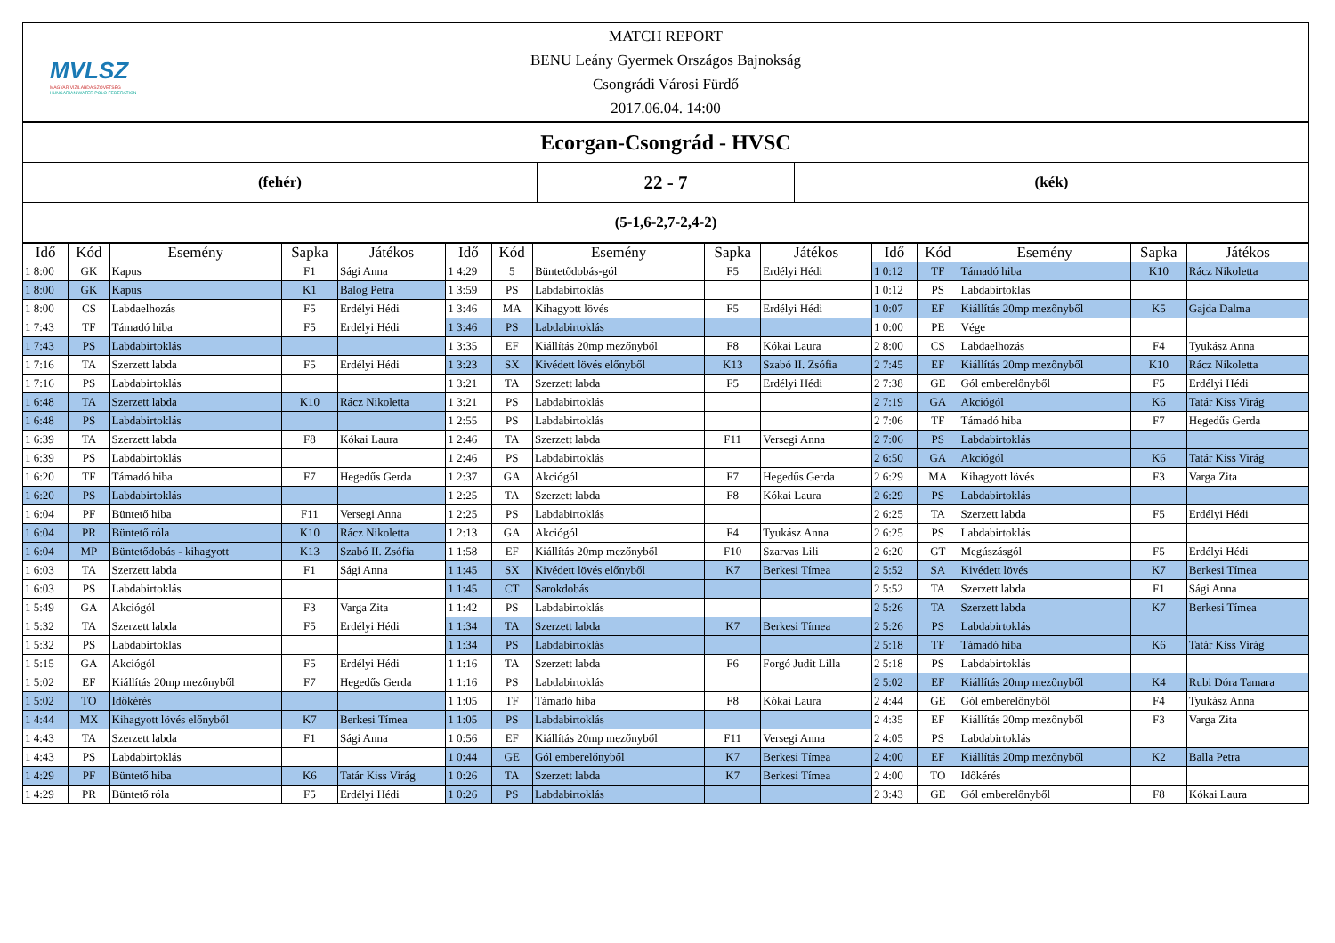| MVLSZ MAGYAR VÍZILABDA SZÖVETSÉG HUNGARIAN WATER POLO FEDERATION MATCH REPORT BENU Leány Gyermek Országos Bajnokság Csongrádi Városi Fürdő 2017.06.04. 14:00 | | |
| Ecorgan-Csongrád - HVSC | | |
| (fehér) | 22 - 7 | (kék) |
| (5-1,6-2,7-2,4-2) | | |
| Idő | Kód | Esemény | Sapka | Játékos | Idő | Kód | Esemény | Sapka | Játékos | Idő | Kód | Esemény | Sapka | Játékos |
| --- | --- | --- | --- | --- | --- | --- | --- | --- | --- | --- | --- | --- | --- | --- |
| 1 8:00 | GK | Kapus | F1 | Sági Anna | 1 4:29 | 5 | Büntetődobás-gól | F5 | Erdélyi Hédi | 1 0:12 | TF | Támadó hiba | K10 | Rácz Nikoletta |
| 1 8:00 | GK | Kapus | K1 | Balog Petra | 1 3:59 | PS | Labdabirtoklás | | | 1 0:12 | PS | Labdabirtoklás | | |
| 1 8:00 | CS | Labdaelhozás | F5 | Erdélyi Hédi | 1 3:46 | MA | Kihagyott lövés | F5 | Erdélyi Hédi | 1 0:07 | EF | Kiállítás 20mp mezőnyből | K5 | Gajda Dalma |
| 1 7:43 | TF | Támadó hiba | F5 | Erdélyi Hédi | 1 3:46 | PS | Labdabirtoklás | | | 1 0:00 | PE | Vége | | |
| 1 7:43 | PS | Labdabirtoklás | | | 1 3:35 | EF | Kiállítás 20mp mezőnyből | F8 | Kókai Laura | 2 8:00 | CS | Labdaelhozás | F4 | Tyukász Anna |
| 1 7:16 | TA | Szerzett labda | F5 | Erdélyi Hédi | 1 3:23 | SX | Kivédett lövés előnyből | K13 | Szabó II. Zsófia | 2 7:45 | EF | Kiállítás 20mp mezőnyből | K10 | Rácz Nikoletta |
| 1 7:16 | PS | Labdabirtoklás | | | 1 3:21 | TA | Szerzett labda | F5 | Erdélyi Hédi | 2 7:38 | GE | Gól emberelőnyből | F5 | Erdélyi Hédi |
| 1 6:48 | TA | Szerzett labda | K10 | Rácz Nikoletta | 1 3:21 | PS | Labdabirtoklás | | | 2 7:19 | GA | Akciógól | K6 | Tatár Kiss Virág |
| 1 6:48 | PS | Labdabirtoklás | | | 1 2:55 | PS | Labdabirtoklás | | | 2 7:06 | TF | Támadó hiba | F7 | Hegedűs Gerda |
| 1 6:39 | TA | Szerzett labda | F8 | Kókai Laura | 1 2:46 | TA | Szerzett labda | F11 | Versegi Anna | 2 7:06 | PS | Labdabirtoklás | | |
| 1 6:39 | PS | Labdabirtoklás | | | 1 2:46 | PS | Labdabirtoklás | | | 2 6:50 | GA | Akciógól | K6 | Tatár Kiss Virág |
| 1 6:20 | TF | Támadó hiba | F7 | Hegedűs Gerda | 1 2:37 | GA | Akciógól | F7 | Hegedűs Gerda | 2 6:29 | MA | Kihagyott lövés | F3 | Varga Zita |
| 1 6:20 | PS | Labdabirtoklás | | | 1 2:25 | TA | Szerzett labda | F8 | Kókai Laura | 2 6:29 | PS | Labdabirtoklás | | |
| 1 6:04 | PF | Büntető hiba | F11 | Versegi Anna | 1 2:25 | PS | Labdabirtoklás | | | 2 6:25 | TA | Szerzett labda | F5 | Erdélyi Hédi |
| 1 6:04 | PR | Büntető róla | K10 | Rácz Nikoletta | 1 2:13 | GA | Akciógól | F4 | Tyukász Anna | 2 6:25 | PS | Labdabirtoklás | | |
| 1 6:04 | MP | Büntetődobás - kihagyott | K13 | Szabó II. Zsófia | 1 1:58 | EF | Kiállítás 20mp mezőnyből | F10 | Szarvas Lili | 2 6:20 | GT | Megúszásgól | F5 | Erdélyi Hédi |
| 1 6:03 | TA | Szerzett labda | F1 | Sági Anna | 1 1:45 | SX | Kivédett lövés előnyből | K7 | Berkesi Tímea | 2 5:52 | SA | Kivédett lövés | K7 | Berkesi Tímea |
| 1 6:03 | PS | Labdabirtoklás | | | 1 1:45 | CT | Sarokdobás | | | 2 5:52 | TA | Szerzett labda | F1 | Sági Anna |
| 1 5:49 | GA | Akciógól | F3 | Varga Zita | 1 1:42 | PS | Labdabirtoklás | | | 2 5:26 | TA | Szerzett labda | K7 | Berkesi Tímea |
| 1 5:32 | TA | Szerzett labda | F5 | Erdélyi Hédi | 1 1:34 | TA | Szerzett labda | K7 | Berkesi Tímea | 2 5:26 | PS | Labdabirtoklás | | |
| 1 5:32 | PS | Labdabirtoklás | | | 1 1:34 | PS | Labdabirtoklás | | | 2 5:18 | TF | Támadó hiba | K6 | Tatár Kiss Virág |
| 1 5:15 | GA | Akciógól | F5 | Erdélyi Hédi | 1 1:16 | TA | Szerzett labda | F6 | Forgó Judit Lilla | 2 5:18 | PS | Labdabirtoklás | | |
| 1 5:02 | EF | Kiállítás 20mp mezőnyből | F7 | Hegedűs Gerda | 1 1:16 | PS | Labdabirtoklás | | | 2 5:02 | EF | Kiállítás 20mp mezőnyből | K4 | Rubi Dóra Tamara |
| 1 5:02 | TO | Időkérés | | | 1 1:05 | TF | Támadó hiba | F8 | Kókai Laura | 2 4:44 | GE | Gól emberelőnyből | F4 | Tyukász Anna |
| 1 4:44 | MX | Kihagyott lövés előnyből | K7 | Berkesi Tímea | 1 1:05 | PS | Labdabirtoklás | | | 2 4:35 | EF | Kiállítás 20mp mezőnyből | F3 | Varga Zita |
| 1 4:43 | TA | Szerzett labda | F1 | Sági Anna | 1 0:56 | EF | Kiállítás 20mp mezőnyből | F11 | Versegi Anna | 2 4:05 | PS | Labdabirtoklás | | |
| 1 4:43 | PS | Labdabirtoklás | | | 1 0:44 | GE | Gól emberelőnyből | K7 | Berkesi Tímea | 2 4:00 | EF | Kiállítás 20mp mezőnyből | K2 | Balla Petra |
| 1 4:29 | PF | Büntető hiba | K6 | Tatár Kiss Virág | 1 0:26 | TA | Szerzett labda | K7 | Berkesi Tímea | 2 4:00 | TO | Időkérés | | |
| 1 4:29 | PR | Büntető róla | F5 | Erdélyi Hédi | 1 0:26 | PS | Labdabirtoklás | | | 2 3:43 | GE | Gól emberelőnyből | F8 | Kókai Laura |